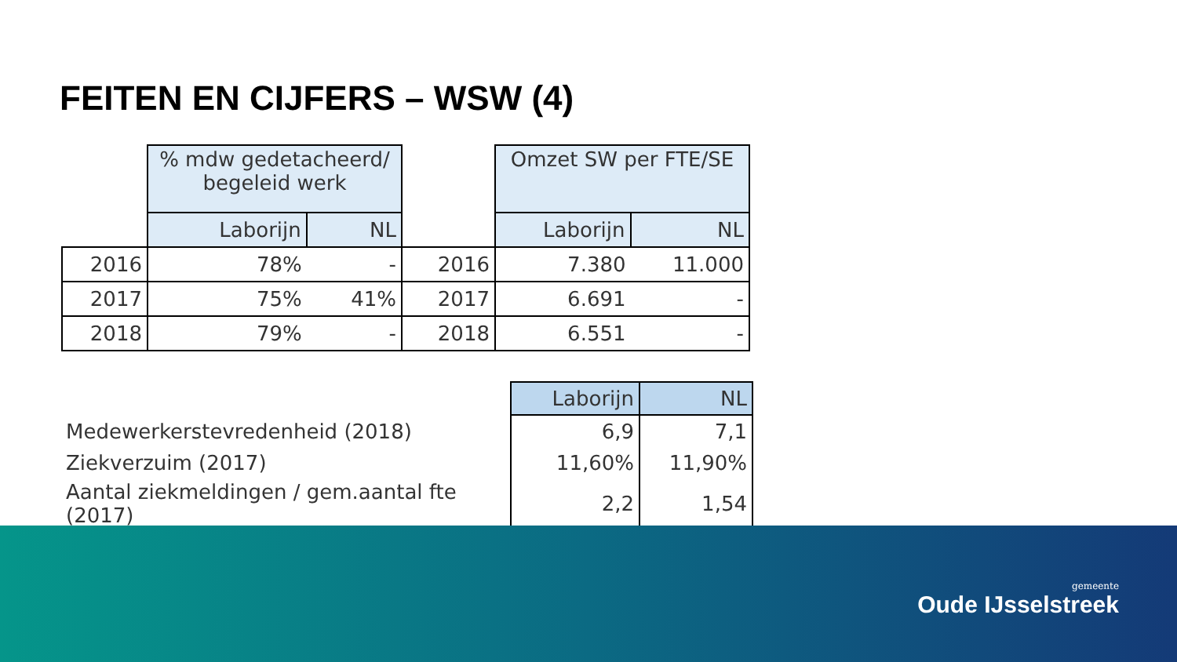FEITEN EN CIJFERS – WSW (4)
| | % mdw gedetacheerd/ begeleid werk | | | Omzet SW per FTE/SE | |
| | Laborijn | NL | | Laborijn | NL |
| 2016 | 78% | - | 2016 | 7.380 | 11.000 |
| 2017 | 75% | 41% | 2017 | 6.691 | - |
| 2018 | 79% | - | 2018 | 6.551 | - |
| | Laborijn | NL |
| Medewerkerstevredenheid (2018) | 6,9 | 7,1 |
| Ziekverzuim (2017) | 11,60% | 11,90% |
| Aantal ziekmeldingen / gem.aantal fte (2017) | 2,2 | 1,54 |
gemeente
Oude IJsselstreek